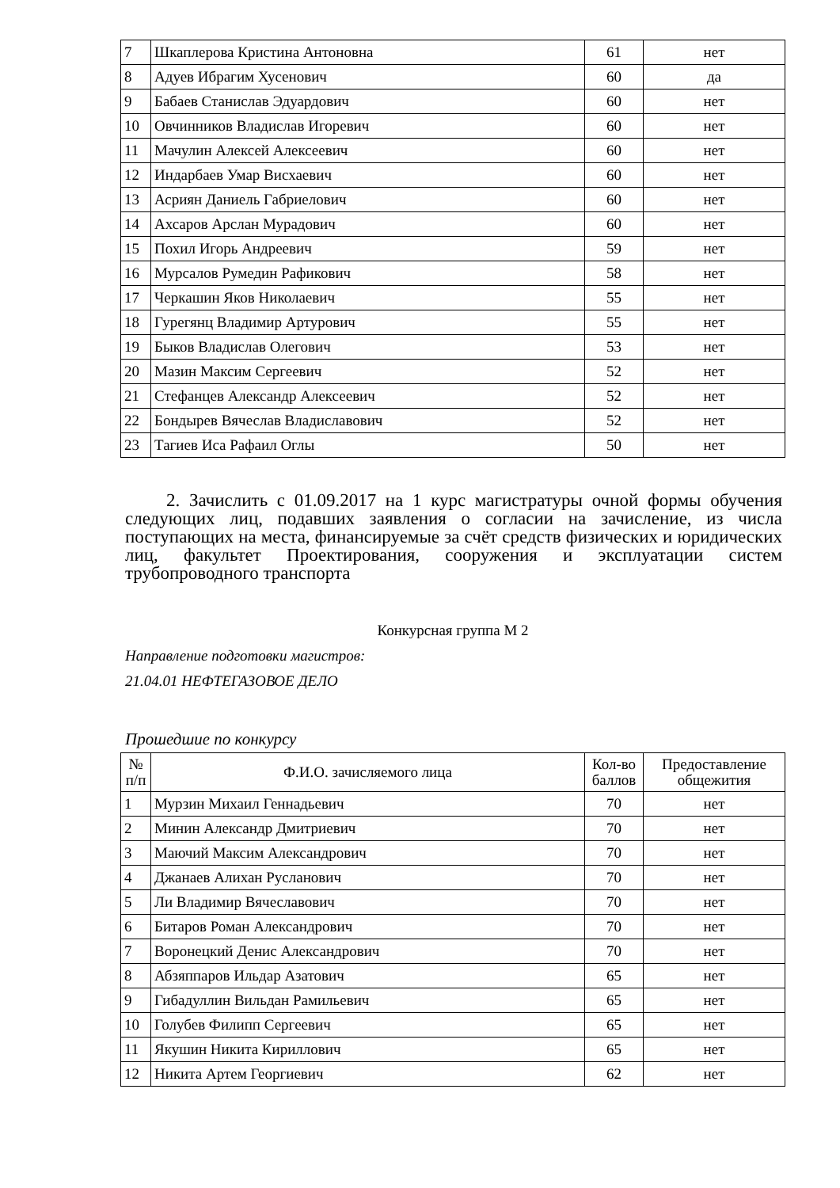| 7 | Шкаплерова Кристина Антоновна | 61 | нет |
| 8 | Адуев Ибрагим Хусенович | 60 | да |
| 9 | Бабаев Станислав Эдуардович | 60 | нет |
| 10 | Овчинников Владислав Игоревич | 60 | нет |
| 11 | Мачулин Алексей Алексеевич | 60 | нет |
| 12 | Индарбаев Умар Висхаевич | 60 | нет |
| 13 | Асриян Даниель Габриелович | 60 | нет |
| 14 | Ахсаров Арслан Мурадович | 60 | нет |
| 15 | Похил Игорь Андреевич | 59 | нет |
| 16 | Мурсалов Румедин Рафикович | 58 | нет |
| 17 | Черкашин Яков Николаевич | 55 | нет |
| 18 | Гурегянц Владимир Артурович | 55 | нет |
| 19 | Быков Владислав Олегович | 53 | нет |
| 20 | Мазин Максим Сергеевич | 52 | нет |
| 21 | Стефанцев Александр Алексеевич | 52 | нет |
| 22 | Бондырев Вячеслав Владиславович | 52 | нет |
| 23 | Тагиев Иса Рафаил Оглы | 50 | нет |
2. Зачислить с 01.09.2017 на 1 курс магистратуры очной формы обучения следующих лиц, подавших заявления о согласии на зачисление, из числа поступающих на места, финансируемые за счёт средств физических и юридических лиц, факультет Проектирования, сооружения и эксплуатации систем трубопроводного транспорта
Конкурсная группа М 2
Направление подготовки магистров:
21.04.01 НЕФТЕГАЗОВОЕ ДЕЛО
Прошедшие по конкурсу
| № п/п | Ф.И.О. зачисляемого лица | Кол-во баллов | Предоставление общежития |
| --- | --- | --- | --- |
| 1 | Мурзин Михаил Геннадьевич | 70 | нет |
| 2 | Минин Александр Дмитриевич | 70 | нет |
| 3 | Маючий Максим Александрович | 70 | нет |
| 4 | Джанаев Алихан Русланович | 70 | нет |
| 5 | Ли Владимир Вячеславович | 70 | нет |
| 6 | Битаров Роман Александрович | 70 | нет |
| 7 | Воронецкий Денис Александрович | 70 | нет |
| 8 | Абзяппаров Ильдар Азатович | 65 | нет |
| 9 | Гибадуллин Вильдан Рамильевич | 65 | нет |
| 10 | Голубев Филипп Сергеевич | 65 | нет |
| 11 | Якушин Никита Кириллович | 65 | нет |
| 12 | Никита Артем Георгиевич | 62 | нет |